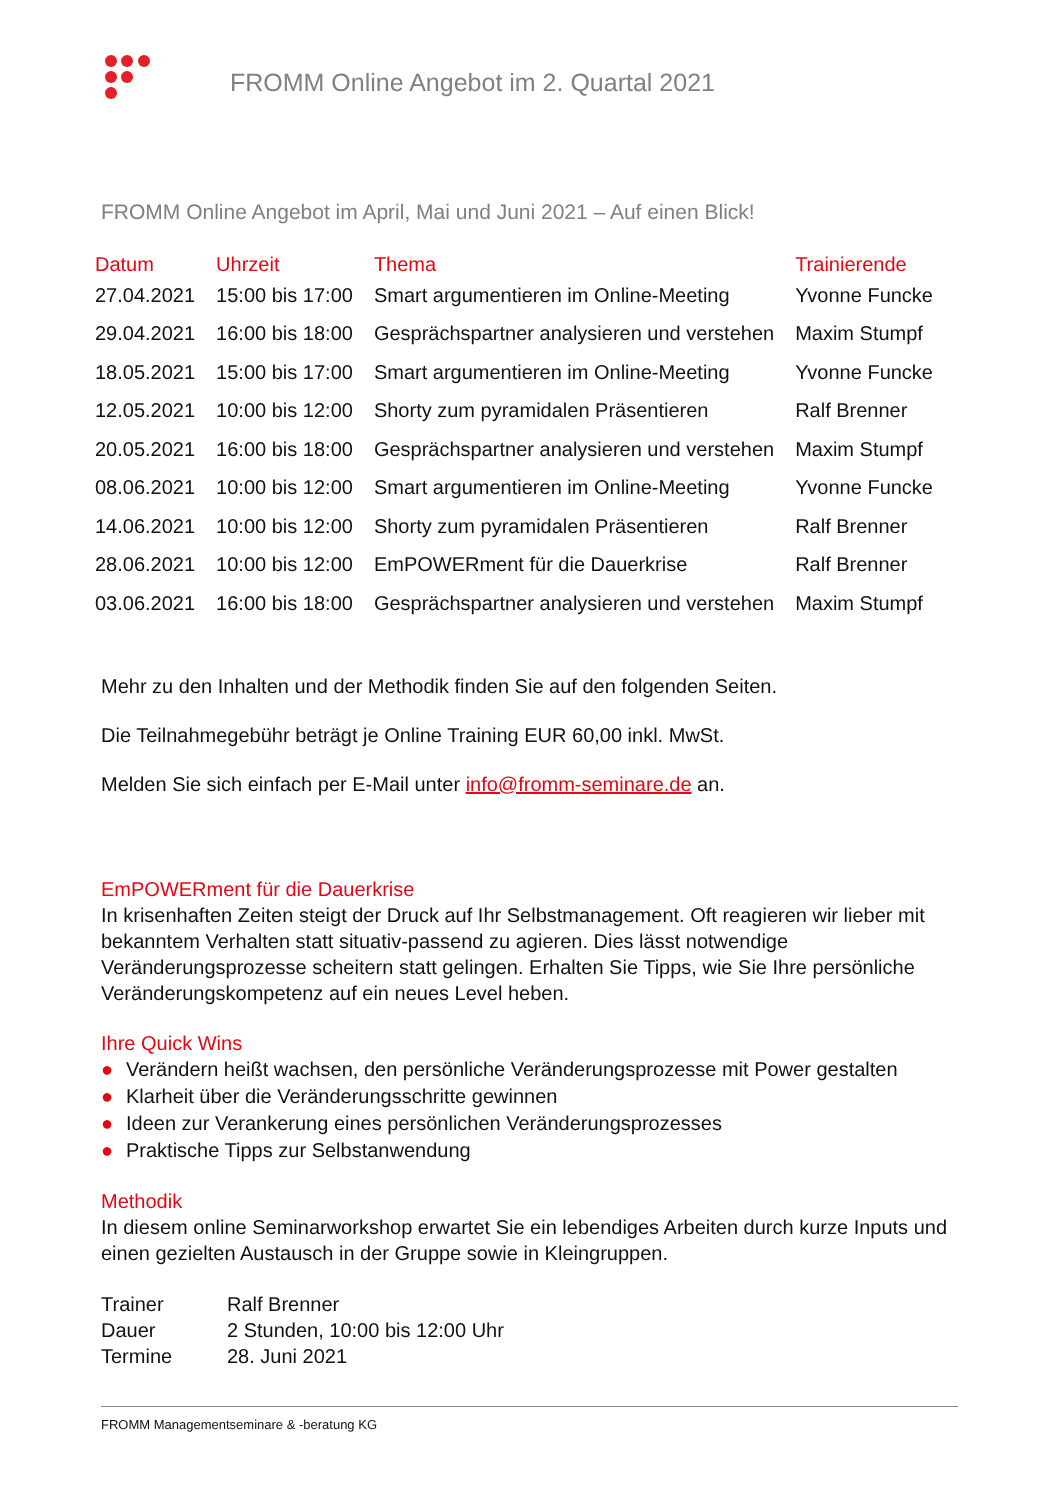FROMM Online Angebot im 2. Quartal 2021
FROMM Online Angebot im April, Mai und Juni 2021 – Auf einen Blick!
| Datum | Uhrzeit | Thema | Trainierende |
| --- | --- | --- | --- |
| 27.04.2021 | 15:00 bis 17:00 | Smart argumentieren im Online-Meeting | Yvonne Funcke |
| 29.04.2021 | 16:00 bis 18:00 | Gesprächspartner analysieren und verstehen | Maxim Stumpf |
| 18.05.2021 | 15:00 bis 17:00 | Smart argumentieren im Online-Meeting | Yvonne Funcke |
| 12.05.2021 | 10:00 bis 12:00 | Shorty zum pyramidalen Präsentieren | Ralf Brenner |
| 20.05.2021 | 16:00 bis 18:00 | Gesprächspartner analysieren und verstehen | Maxim Stumpf |
| 08.06.2021 | 10:00 bis 12:00 | Smart argumentieren im Online-Meeting | Yvonne Funcke |
| 14.06.2021 | 10:00 bis 12:00 | Shorty zum pyramidalen Präsentieren | Ralf Brenner |
| 28.06.2021 | 10:00 bis 12:00 | EmPOWERment für die Dauerkrise | Ralf Brenner |
| 03.06.2021 | 16:00 bis 18:00 | Gesprächspartner analysieren und verstehen | Maxim Stumpf |
Mehr zu den Inhalten und der Methodik finden Sie auf den folgenden Seiten.
Die Teilnahmegebühr beträgt je Online Training EUR 60,00 inkl. MwSt.
Melden Sie sich einfach per E-Mail unter info@fromm-seminare.de an.
EmPOWERment für die Dauerkrise
In krisenhaften Zeiten steigt der Druck auf Ihr Selbstmanagement. Oft reagieren wir lieber mit bekanntem Verhalten statt situativ-passend zu agieren. Dies lässt notwendige Veränderungsprozesse scheitern statt gelingen. Erhalten Sie Tipps, wie Sie Ihre persönliche Veränderungskompetenz auf ein neues Level heben.
Ihre Quick Wins
● Verändern heißt wachsen, den persönliche Veränderungsprozesse mit Power gestalten
● Klarheit über die Veränderungsschritte gewinnen
● Ideen zur Verankerung eines persönlichen Veränderungsprozesses
● Praktische Tipps zur Selbstanwendung
Methodik
In diesem online Seminarworkshop erwartet Sie ein lebendiges Arbeiten durch kurze Inputs und einen gezielten Austausch in der Gruppe sowie in Kleingruppen.
| Trainer | Ralf Brenner |
| Dauer | 2 Stunden, 10:00 bis 12:00 Uhr |
| Termine | 28. Juni 2021 |
FROMM Managementseminare & -beratung KG